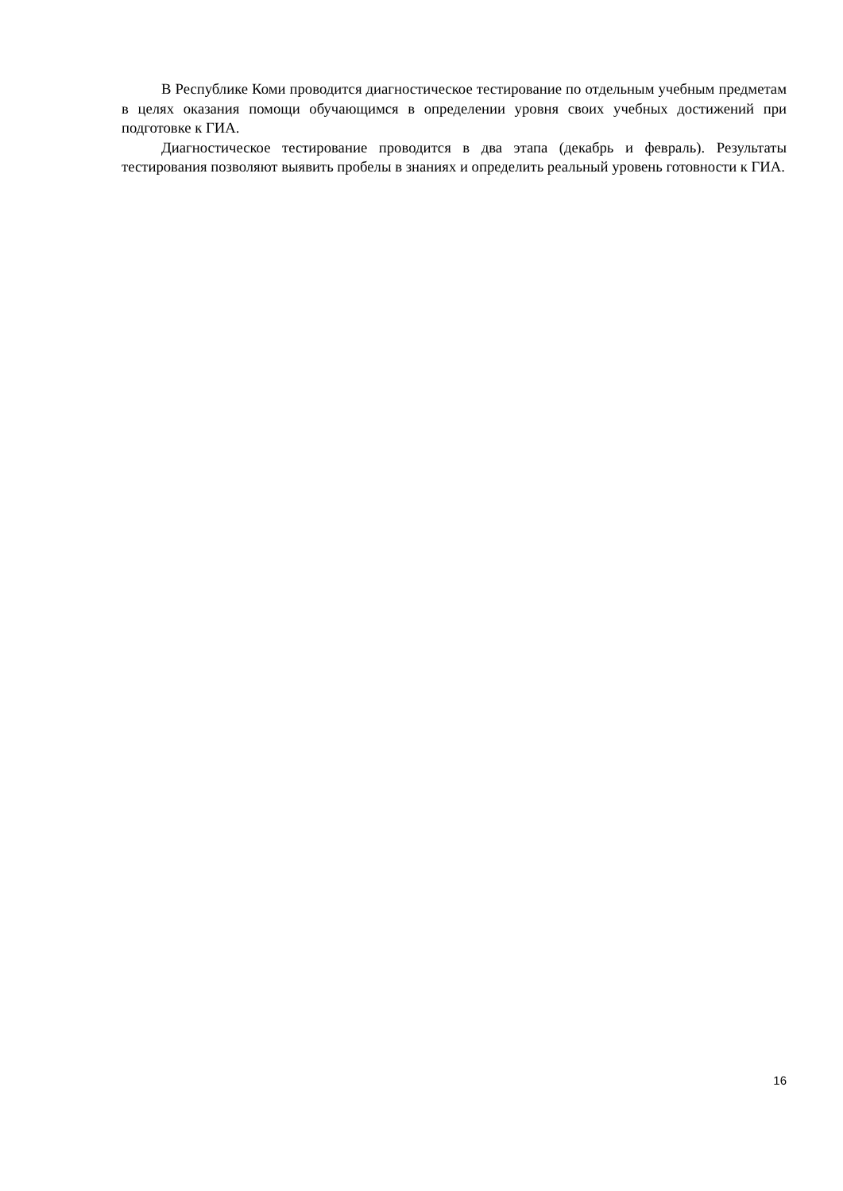В Республике Коми проводится диагностическое тестирование по отдельным учебным предметам в целях оказания помощи обучающимся в определении уровня своих учебных достижений при подготовке к ГИА.
Диагностическое тестирование проводится в два этапа (декабрь и февраль). Результаты тестирования позволяют выявить пробелы в знаниях и определить реальный уровень готовности к ГИА.
16